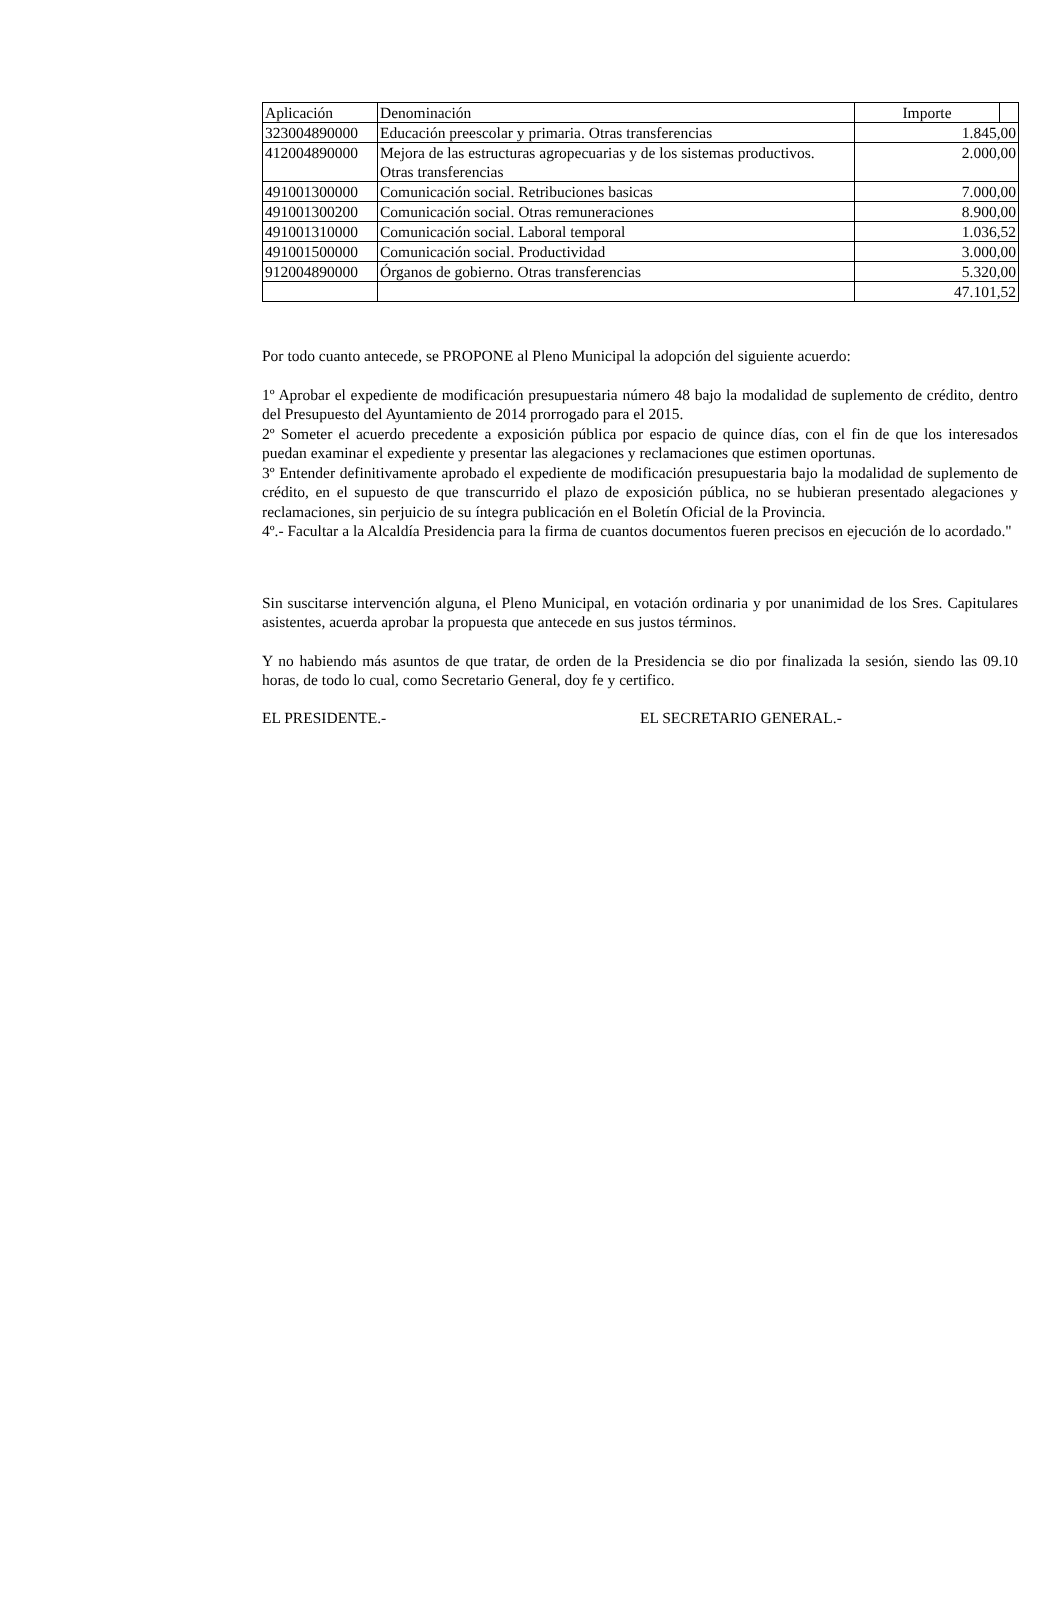| Aplicación | Denominación | Importe | |
| --- | --- | --- | --- |
| 323004890000 | Educación preescolar y primaria. Otras transferencias | 1.845,00 | |
| 412004890000 | Mejora de las estructuras agropecuarias y de los sistemas productivos. Otras transferencias | 2.000,00 | |
| 491001300000 | Comunicación social. Retribuciones basicas | 7.000,00 | |
| 491001300200 | Comunicación social. Otras remuneraciones | 8.900,00 | |
| 491001310000 | Comunicación social. Laboral temporal | 1.036,52 | |
| 491001500000 | Comunicación social. Productividad | 3.000,00 | |
| 912004890000 | Órganos de gobierno. Otras transferencias | 5.320,00 | |
| | | 47.101,52 | |
Por todo cuanto antecede, se PROPONE al Pleno Municipal la adopción del siguiente acuerdo:
1º Aprobar el expediente de modificación presupuestaria número 48 bajo la modalidad de suplemento de crédito, dentro del Presupuesto del Ayuntamiento de 2014 prorrogado para el 2015.
2º Someter el acuerdo precedente a exposición pública por espacio de quince días, con el fin de que los interesados puedan examinar el expediente y presentar las alegaciones y reclamaciones que estimen oportunas.
3º Entender definitivamente aprobado el expediente de modificación presupuestaria bajo la modalidad de suplemento de crédito, en el supuesto de que transcurrido el plazo de exposición pública, no se hubieran presentado alegaciones y reclamaciones, sin perjuicio de su íntegra publicación en el Boletín Oficial de la Provincia.
4º.- Facultar a la Alcaldía Presidencia para la firma de cuantos documentos fueren precisos en ejecución de lo acordado."
Sin suscitarse intervención alguna, el Pleno Municipal, en votación ordinaria y por unanimidad de los Sres. Capitulares asistentes, acuerda aprobar la propuesta que antecede en sus justos términos.
Y no habiendo más asuntos de que tratar, de orden de la Presidencia se dio por finalizada la sesión, siendo las 09.10 horas, de todo lo cual, como Secretario General, doy fe y certifico.
EL PRESIDENTE.- EL SECRETARIO GENERAL.-